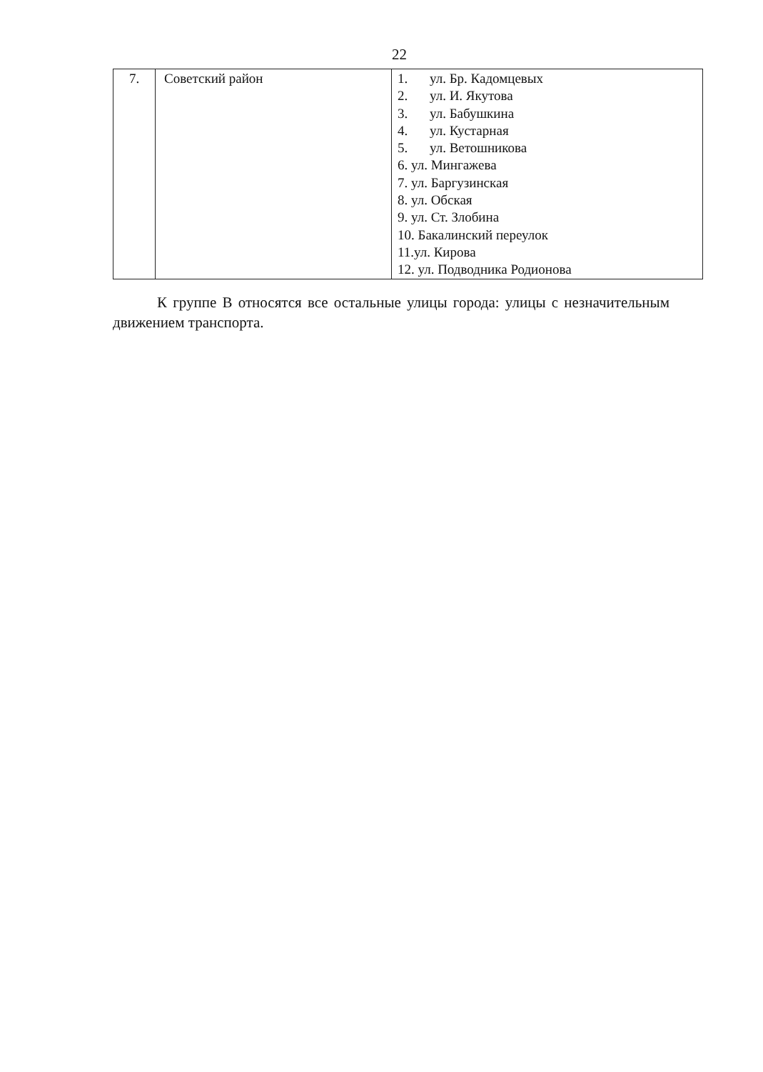22
| 7. | Советский район | 1. ул. Бр. Кадомцевых 2. ул. И. Якутова 3. ул. Бабушкина 4. ул. Кустарная 5. ул. Ветошникова 6. ул. Мингажева 7. ул. Баргузинская 8. ул. Обская 9. ул. Ст. Злобина 10. Бакалинский переулок 11.ул. Кирова 12. ул. Подводника Родионова |
К группе В относятся все остальные улицы города: улицы с незначительным движением транспорта.